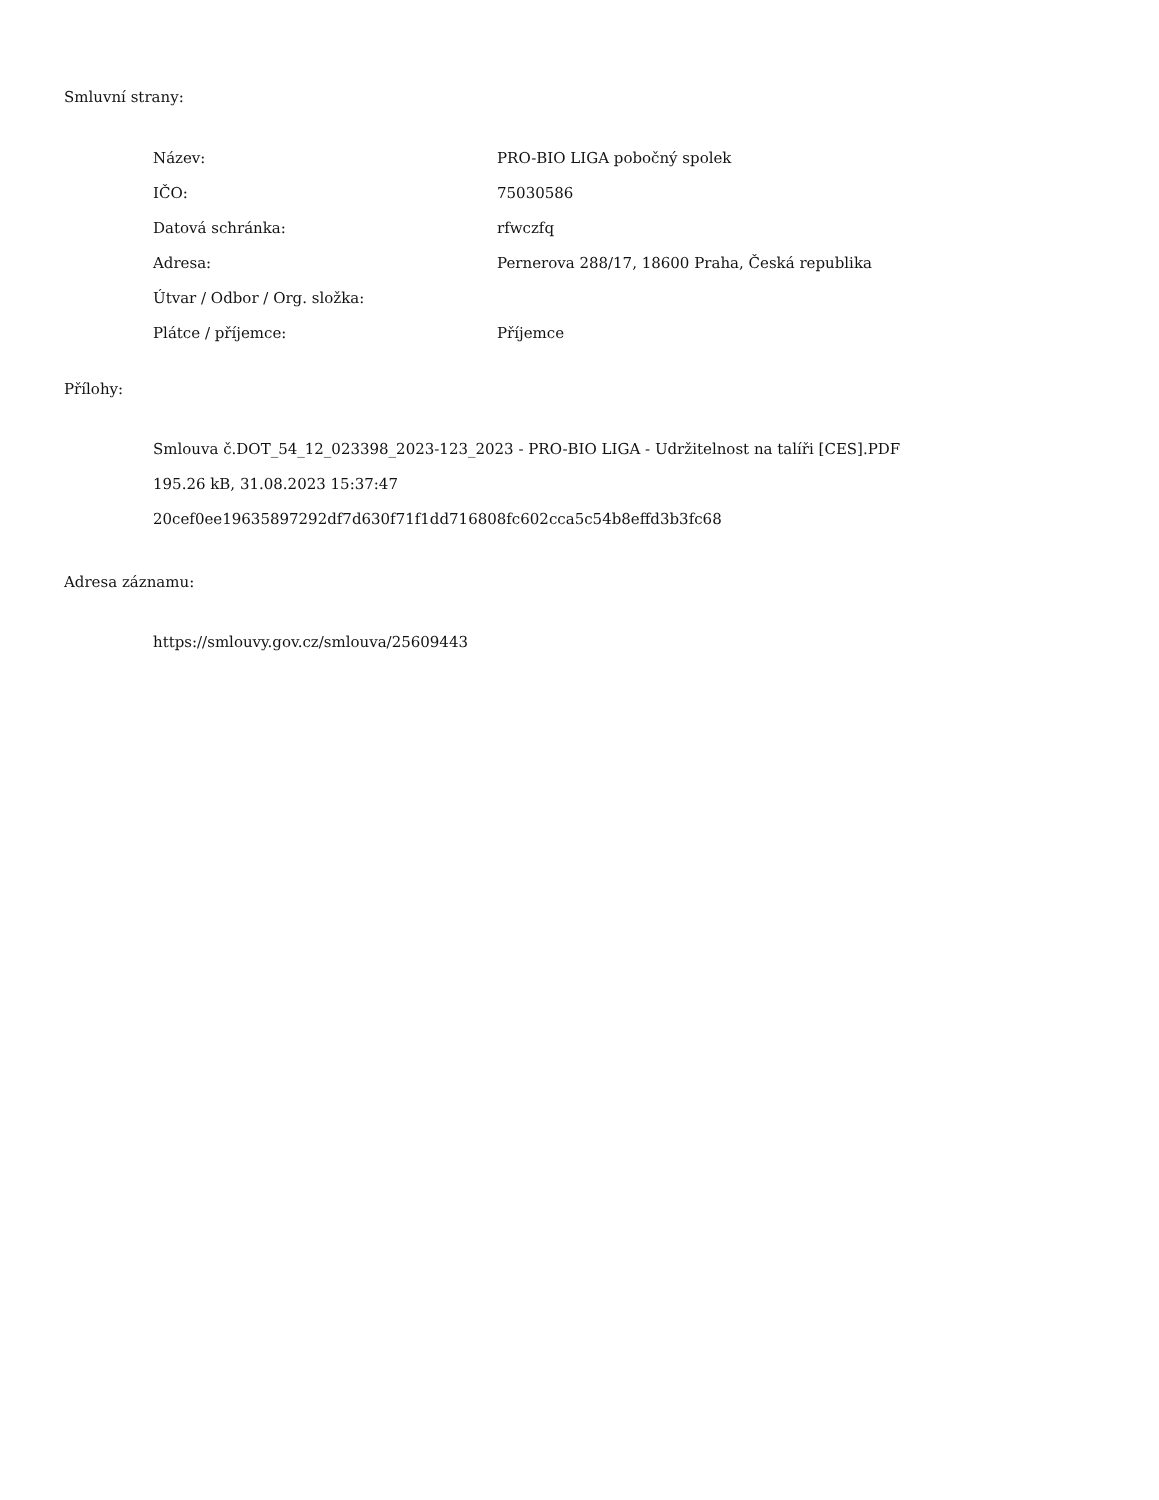Smluvní strany:
| Název: | PRO-BIO LIGA pobočný spolek |
| IČO: | 75030586 |
| Datová schránka: | rfwczfq |
| Adresa: | Pernerova 288/17, 18600 Praha, Česká republika |
| Útvar / Odbor / Org. složka: | |
| Plátce / příjemce: | Příjemce |
Přílohy:
Smlouva č.DOT_54_12_023398_2023-123_2023 - PRO-BIO LIGA - Udržitelnost na talíři [CES].PDF
195.26 kB, 31.08.2023 15:37:47
20cef0ee19635897292df7d630f71f1dd716808fc602cca5c54b8effd3b3fc68
Adresa záznamu:
https://smlouvy.gov.cz/smlouva/25609443